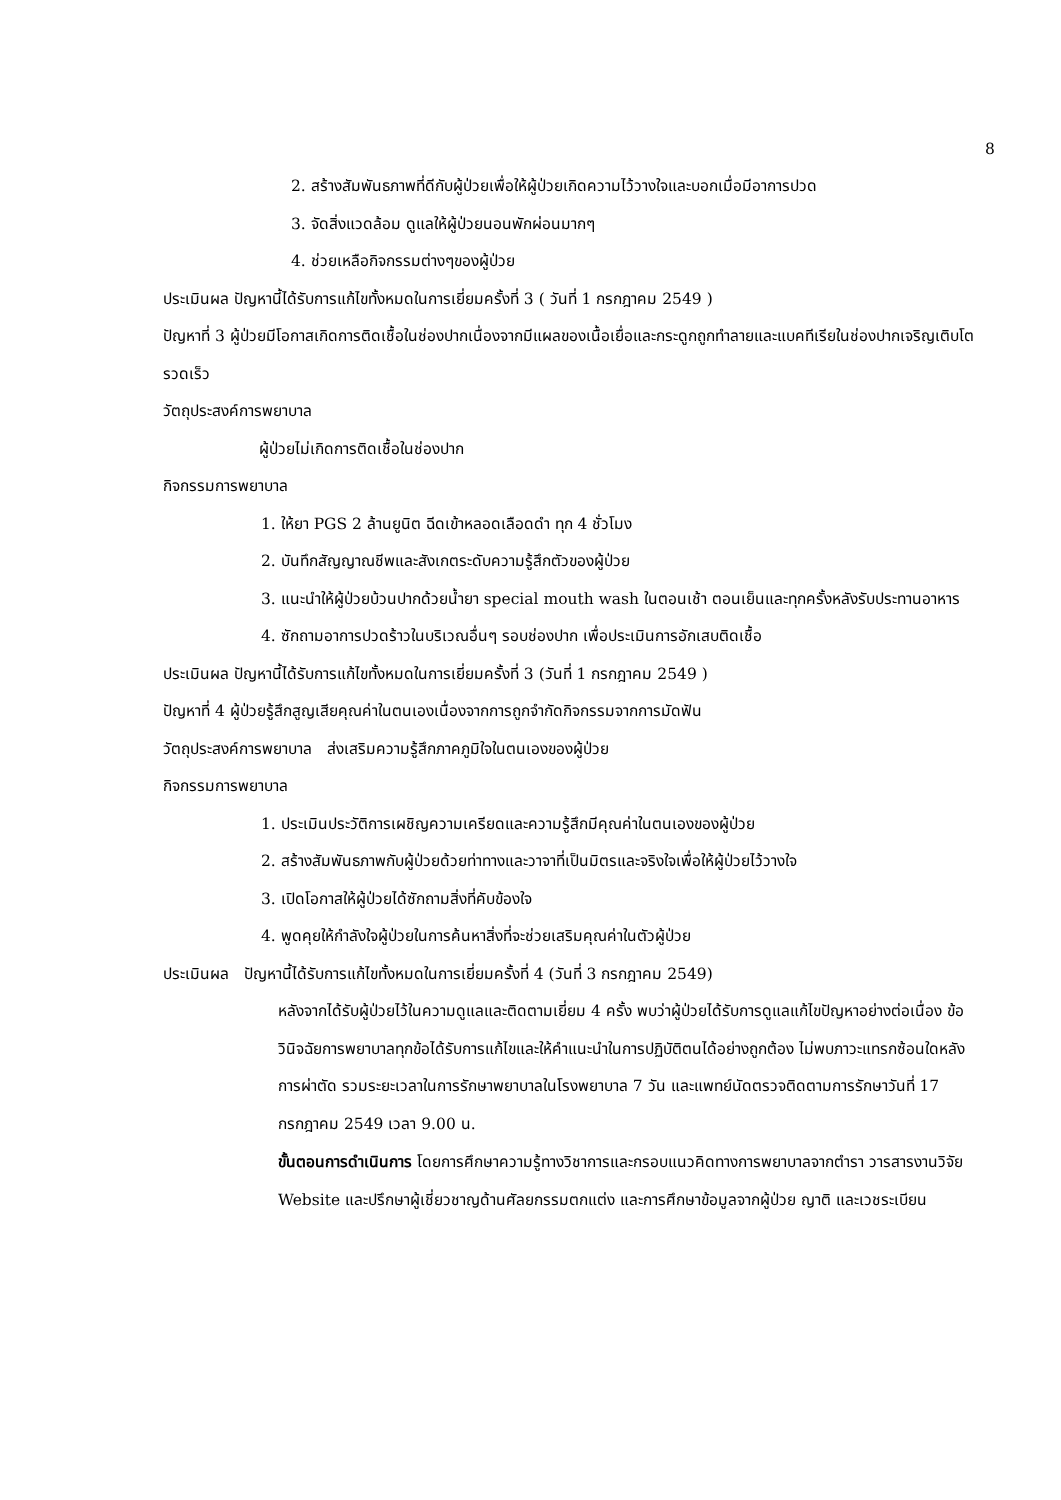8
2. สร้างสัมพันธภาพที่ดีกับผู้ป่วยเพื่อให้ผู้ป่วยเกิดความไว้วางใจและบอกเมื่อมีอาการปวด
3. จัดสิ่งแวดล้อม ดูแลให้ผู้ป่วยนอนพักผ่อนมากๆ
4. ช่วยเหลือกิจกรรมต่างๆของผู้ป่วย
ประเมินผล ปัญหานี้ได้รับการแก้ไขทั้งหมดในการเยี่ยมครั้งที่ 3 ( วันที่ 1 กรกฎาคม 2549 )
ปัญหาที่ 3 ผู้ป่วยมีโอกาสเกิดการติดเชื้อในช่องปากเนื่องจากมีแผลของเนื้อเยื่อและกระดูกถูกทำลายและแบคทีเรียในช่องปากเจริญเติบโตรวดเร็ว
วัตถุประสงค์การพยาบาล
ผู้ป่วยไม่เกิดการติดเชื้อในช่องปาก
กิจกรรมการพยาบาล
1. ให้ยา PGS 2 ล้านยูนิต ฉีดเข้าหลอดเลือดดำ ทุก 4 ชั่วโมง
2. บันทึกสัญญาณชีพและสังเกตระดับความรู้สึกตัวของผู้ป่วย
3. แนะนำให้ผู้ป่วยบ้วนปากด้วยน้ำยา special mouth wash ในตอนเช้า ตอนเย็นและทุกครั้งหลังรับประทานอาหาร
4. ซักถามอาการปวดร้าวในบริเวณอื่นๆ รอบช่องปาก เพื่อประเมินการอักเสบติดเชื้อ
ประเมินผล ปัญหานี้ได้รับการแก้ไขทั้งหมดในการเยี่ยมครั้งที่ 3 (วันที่ 1 กรกฎาคม 2549 )
ปัญหาที่ 4 ผู้ป่วยรู้สึกสูญเสียคุณค่าในตนเองเนื่องจากการถูกจำกัดกิจกรรมจากการมัดฟัน
วัตถุประสงค์การพยาบาล ส่งเสริมความรู้สึกภาคภูมิใจในตนเองของผู้ป่วย
กิจกรรมการพยาบาล
1. ประเมินประวัติการเผชิญความเครียดและความรู้สึกมีคุณค่าในตนเองของผู้ป่วย
2. สร้างสัมพันธภาพกับผู้ป่วยด้วยท่าทางและวาจาที่เป็นมิตรและจริงใจเพื่อให้ผู้ป่วยไว้วางใจ
3. เปิดโอกาสให้ผู้ป่วยได้ซักถามสิ่งที่คับข้องใจ
4. พูดคุยให้กำลังใจผู้ป่วยในการค้นหาสิ่งที่จะช่วยเสริมคุณค่าในตัวผู้ป่วย
ประเมินผล ปัญหานี้ได้รับการแก้ไขทั้งหมดในการเยี่ยมครั้งที่ 4 (วันที่ 3 กรกฎาคม 2549)
หลังจากได้รับผู้ป่วยไว้ในความดูแลและติดตามเยี่ยม 4 ครั้ง พบว่าผู้ป่วยได้รับการดูแลแก้ไขปัญหาอย่างต่อเนื่อง ข้อวินิจฉัยการพยาบาลทุกข้อได้รับการแก้ไขและให้คำแนะนำในการปฏิบัติตนได้อย่างถูกต้อง ไม่พบภาวะแทรกซ้อนใดหลังการผ่าตัด รวมระยะเวลาในการรักษาพยาบาลในโรงพยาบาล 7 วัน และแพทย์นัดตรวจติดตามการรักษาวันที่ 17 กรกฎาคม 2549 เวลา 9.00 น.
ขั้นตอนการดำเนินการ โดยการศึกษาความรู้ทางวิชาการและกรอบแนวคิดทางการพยาบาลจากตำรา วารสารงานวิจัย Website และปรึกษาผู้เชี่ยวชาญด้านศัลยกรรมตกแต่ง และการศึกษาข้อมูลจากผู้ป่วย ญาติ และเวชระเบียน